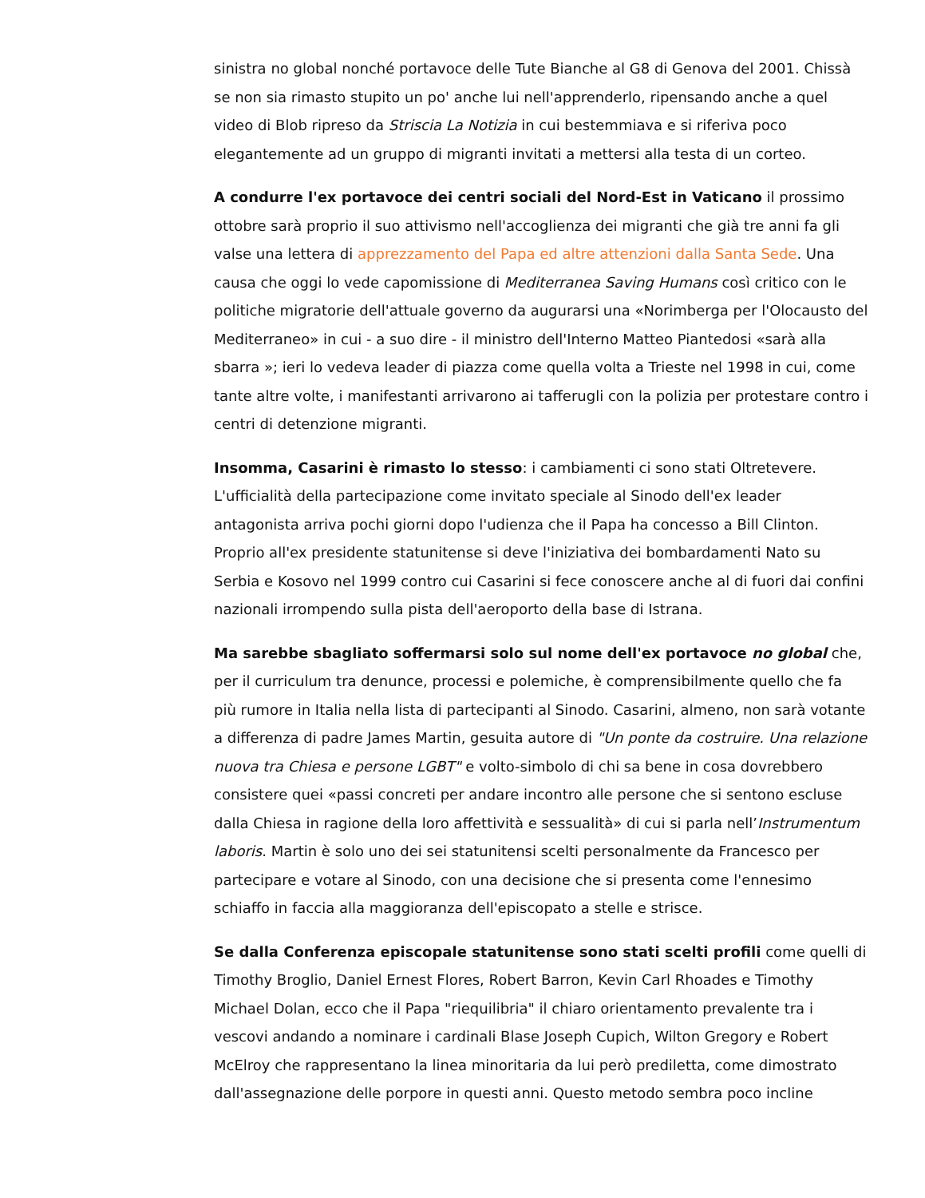sinistra no global nonché portavoce delle Tute Bianche al G8 di Genova del 2001. Chissà se non sia rimasto stupito un po' anche lui nell'apprenderlo, ripensando anche a quel video di Blob ripreso da Striscia La Notizia in cui bestemmiava e si riferiva poco elegantemente ad un gruppo di migranti invitati a mettersi alla testa di un corteo.
A condurre l'ex portavoce dei centri sociali del Nord-Est in Vaticano il prossimo ottobre sarà proprio il suo attivismo nell'accoglienza dei migranti che già tre anni fa gli valse una lettera di apprezzamento del Papa ed altre attenzioni dalla Santa Sede. Una causa che oggi lo vede capomissione di Mediterranea Saving Humans così critico con le politiche migratorie dell'attuale governo da augurarsi una «Norimberga per l'Olocausto del Mediterraneo» in cui - a suo dire - il ministro dell'Interno Matteo Piantedosi «sarà alla sbarra »; ieri lo vedeva leader di piazza come quella volta a Trieste nel 1998 in cui, come tante altre volte, i manifestanti arrivarono ai tafferugli con la polizia per protestare contro i centri di detenzione migranti.
Insomma, Casarini è rimasto lo stesso: i cambiamenti ci sono stati Oltretevere. L'ufficialità della partecipazione come invitato speciale al Sinodo dell'ex leader antagonista arriva pochi giorni dopo l'udienza che il Papa ha concesso a Bill Clinton. Proprio all'ex presidente statunitense si deve l'iniziativa dei bombardamenti Nato su Serbia e Kosovo nel 1999 contro cui Casarini si fece conoscere anche al di fuori dai confini nazionali irrompendo sulla pista dell'aeroporto della base di Istrana.
Ma sarebbe sbagliato soffermarsi solo sul nome dell'ex portavoce no global che, per il curriculum tra denunce, processi e polemiche, è comprensibilmente quello che fa più rumore in Italia nella lista di partecipanti al Sinodo. Casarini, almeno, non sarà votante a differenza di padre James Martin, gesuita autore di "Un ponte da costruire. Una relazione nuova tra Chiesa e persone LGBT" e volto-simbolo di chi sa bene in cosa dovrebbero consistere quei «passi concreti per andare incontro alle persone che si sentono escluse dalla Chiesa in ragione della loro affettività e sessualità» di cui si parla nell’Instrumentum laboris. Martin è solo uno dei sei statunitensi scelti personalmente da Francesco per partecipare e votare al Sinodo, con una decisione che si presenta come l'ennesimo schiaffo in faccia alla maggioranza dell'episcopato a stelle e strisce.
Se dalla Conferenza episcopale statunitense sono stati scelti profili come quelli di Timothy Broglio, Daniel Ernest Flores, Robert Barron, Kevin Carl Rhoades e Timothy Michael Dolan, ecco che il Papa "riequilibria" il chiaro orientamento prevalente tra i vescovi andando a nominare i cardinali Blase Joseph Cupich, Wilton Gregory e Robert McElroy che rappresentano la linea minoritaria da lui però prediletta, come dimostrato dall'assegnazione delle porpore in questi anni. Questo metodo sembra poco incline